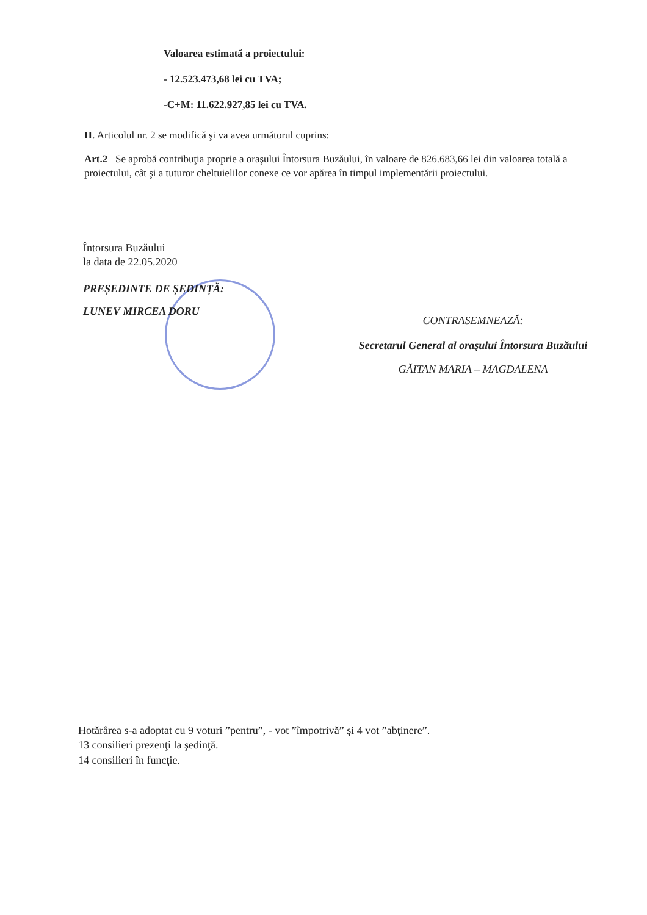Valoarea estimată a proiectului:
- 12.523.473,68 lei cu TVA;
-C+M: 11.622.927,85 lei cu TVA.
II. Articolul nr. 2 se modifică şi va avea următorul cuprins:
Art.2 Se aprobă contribuţia proprie a oraşului Întorsura Buzăului, în valoare de 826.683,66 lei din valoarea totală a proiectului, cât şi a tuturor cheltuielilor conexe ce vor apărea în timpul implementării proiectului.
Întorsura Buzăului
la data de 22.05.2020
PREȘEDINTE DE ȘEDINȚĂ:
LUNEV MIRCEA DORU
CONTRASEMNEAZĂ:
Secretarul General al oraşului Întorsura Buzăului
GĂITAN MARIA – MAGDALENA
Hotărârea s-a adoptat cu 9 voturi ”pentru”, - vot ”împotrivă” şi 4 vot ”abţinere”.
13 consilieri prezenţi la şedinţă.
14 consilieri în funcţie.